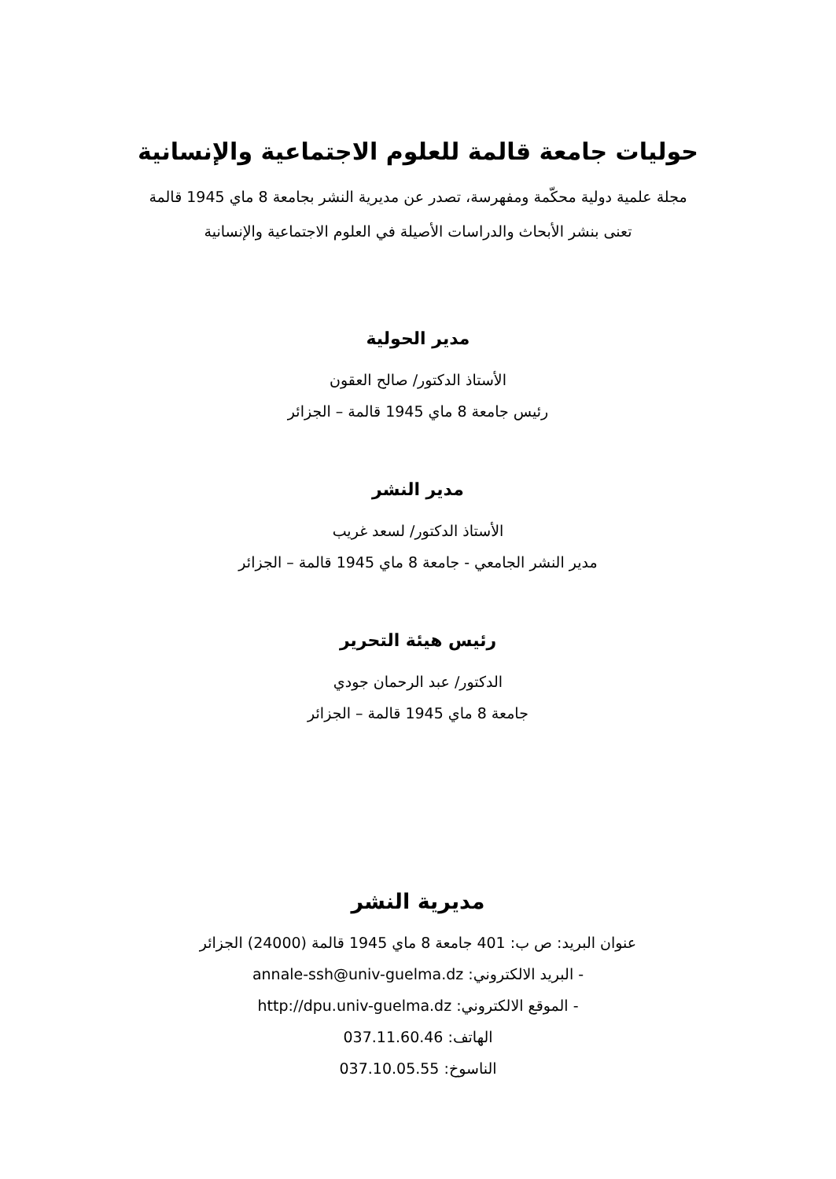حوليات جامعة قالمة للعلوم الاجتماعية والإنسانية
مجلة علمية دولية محكّمة ومفهرسة، تصدر عن مديرية النشر بجامعة 8 ماي 1945 قالمة
تعنى بنشر الأبحاث والدراسات الأصيلة في العلوم الاجتماعية والإنسانية
مدير الحولية
الأستاذ الدكتور/ صالح العقون
رئيس جامعة 8 ماي 1945 قالمة – الجزائر
مدير النشر
الأستاذ الدكتور/ لسعد غريب
مدير النشر الجامعي - جامعة 8 ماي 1945 قالمة – الجزائر
رئيس هيئة التحرير
الدكتور/ عبد الرحمان جودي
جامعة 8 ماي 1945 قالمة – الجزائر
مديرية النشر
عنوان البريد: ص ب: 401 جامعة 8 ماي 1945 قالمة (24000) الجزائر
- البريد الالكتروني: annale-ssh@univ-guelma.dz
- الموقع الالكتروني: http://dpu.univ-guelma.dz
الهاتف: 037.11.60.46
الناسوخ: 037.10.05.55